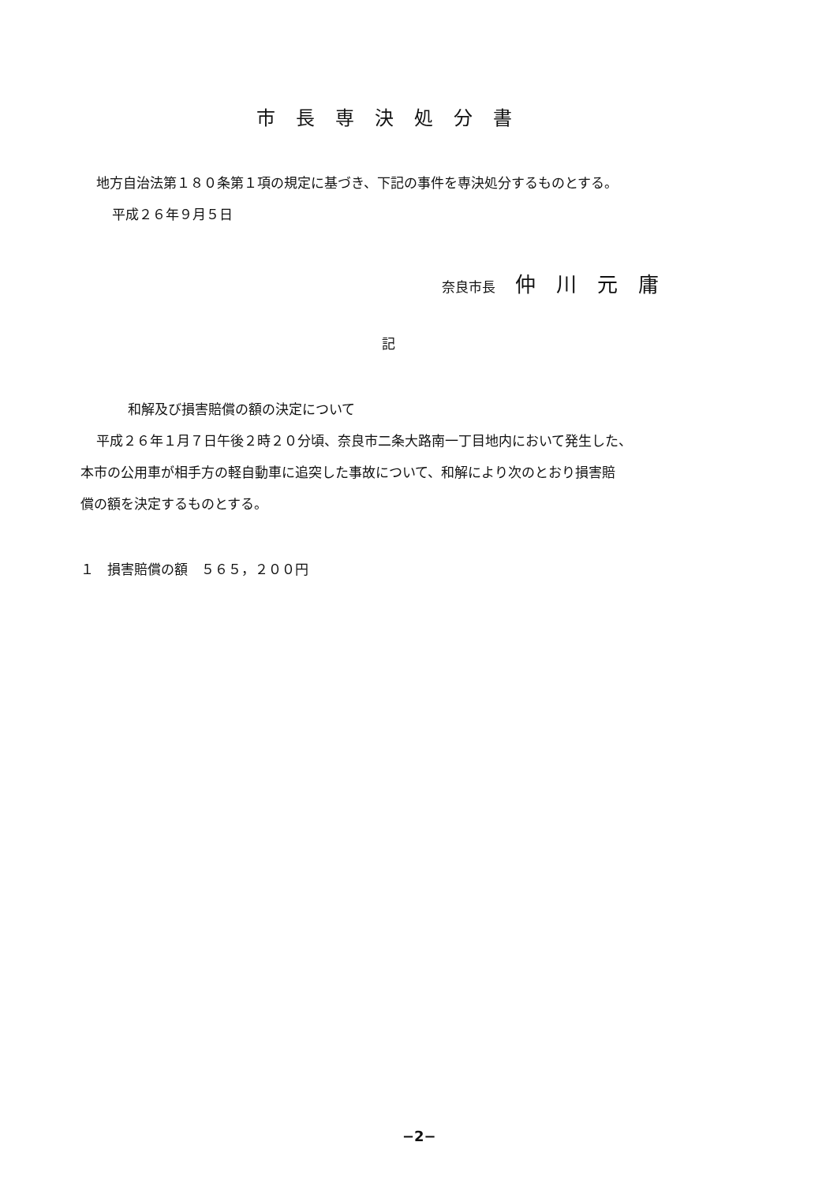市長専決処分書
地方自治法第１８０条第１項の規定に基づき、下記の事件を専決処分するものとする。
平成２６年９月５日
奈良市長 仲川元庸
記
和解及び損害賠償の額の決定について
平成２６年１月７日午後２時２０分頃、奈良市二条大路南一丁目地内において発生した、
本市の公用車が相手方の軽自動車に追突した事故について、和解により次のとおり損害賠
償の額を決定するものとする。
１　損害賠償の額　５６５，２００円
−2−